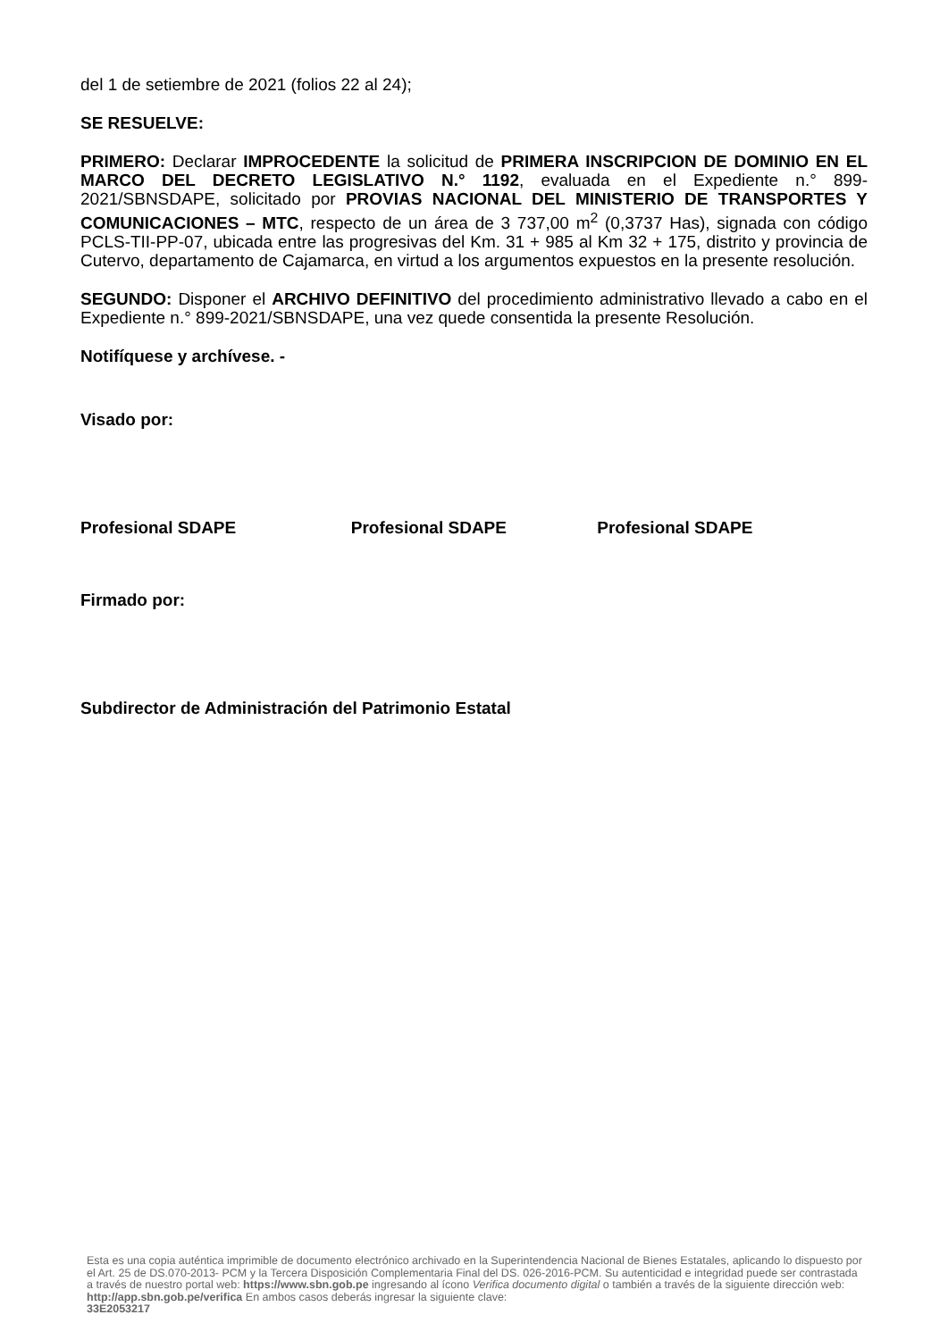del 1 de setiembre de 2021 (folios 22 al 24);
SE RESUELVE:
PRIMERO: Declarar IMPROCEDENTE la solicitud de PRIMERA INSCRIPCION DE DOMINIO EN EL MARCO DEL DECRETO LEGISLATIVO N.° 1192, evaluada en el Expediente n.° 899-2021/SBNSDAPE, solicitado por PROVIAS NACIONAL DEL MINISTERIO DE TRANSPORTES Y COMUNICACIONES – MTC, respecto de un área de 3 737,00 m<sup>2</sup> (0,3737 Has), signada con código PCLS-TII-PP-07, ubicada entre las progresivas del Km. 31 + 985 al Km 32 + 175, distrito y provincia de Cutervo, departamento de Cajamarca, en virtud a los argumentos expuestos en la presente resolución.
SEGUNDO: Disponer el ARCHIVO DEFINITIVO del procedimiento administrativo llevado a cabo en el Expediente n.° 899-2021/SBNSDAPE, una vez quede consentida la presente Resolución.
Notifíquese y archívese. -
Visado por:
Profesional SDAPE Profesional SDAPE Profesional SDAPE
Firmado por:
Subdirector de Administración del Patrimonio Estatal
Esta es una copia auténtica imprimible de documento electrónico archivado en la Superintendencia Nacional de Bienes Estatales, aplicando lo dispuesto por el Art. 25 de DS.070-2013- PCM y la Tercera Disposición Complementaria Final del DS. 026-2016-PCM. Su autenticidad e integridad puede ser contrastada a través de nuestro portal web: https://www.sbn.gob.pe ingresando al ícono Verifica documento digital o también a través de la siguiente dirección web: http://app.sbn.gob.pe/verifica En ambos casos deberás ingresar la siguiente clave:
33E2053217